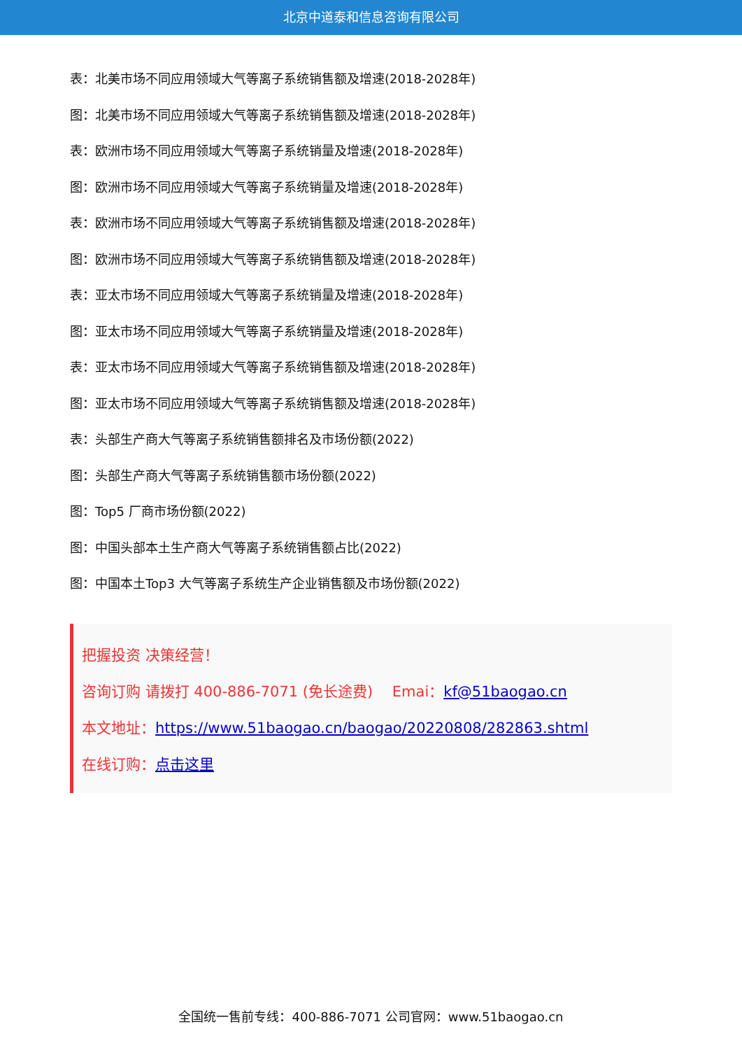北京中道泰和信息咨询有限公司
表：北美市场不同应用领域大气等离子系统销售额及增速(2018-2028年)
图：北美市场不同应用领域大气等离子系统销售额及增速(2018-2028年)
表：欧洲市场不同应用领域大气等离子系统销量及增速(2018-2028年)
图：欧洲市场不同应用领域大气等离子系统销量及增速(2018-2028年)
表：欧洲市场不同应用领域大气等离子系统销售额及增速(2018-2028年)
图：欧洲市场不同应用领域大气等离子系统销售额及增速(2018-2028年)
表：亚太市场不同应用领域大气等离子系统销量及增速(2018-2028年)
图：亚太市场不同应用领域大气等离子系统销量及增速(2018-2028年)
表：亚太市场不同应用领域大气等离子系统销售额及增速(2018-2028年)
图：亚太市场不同应用领域大气等离子系统销售额及增速(2018-2028年)
表：头部生产商大气等离子系统销售额排名及市场份额(2022)
图：头部生产商大气等离子系统销售额市场份额(2022)
图：Top5 厂商市场份额(2022)
图：中国头部本土生产商大气等离子系统销售额占比(2022)
图：中国本土Top3 大气等离子系统生产企业销售额及市场份额(2022)
把握投资 决策经营！
咨询订购 请拨打 400-886-7071 (免长途费)　 Emai：kf@51baogao.cn
本文地址：https://www.51baogao.cn/baogao/20220808/282863.shtml
在线订购：点击这里
全国统一售前专线：400-886-7071 公司官网：www.51baogao.cn